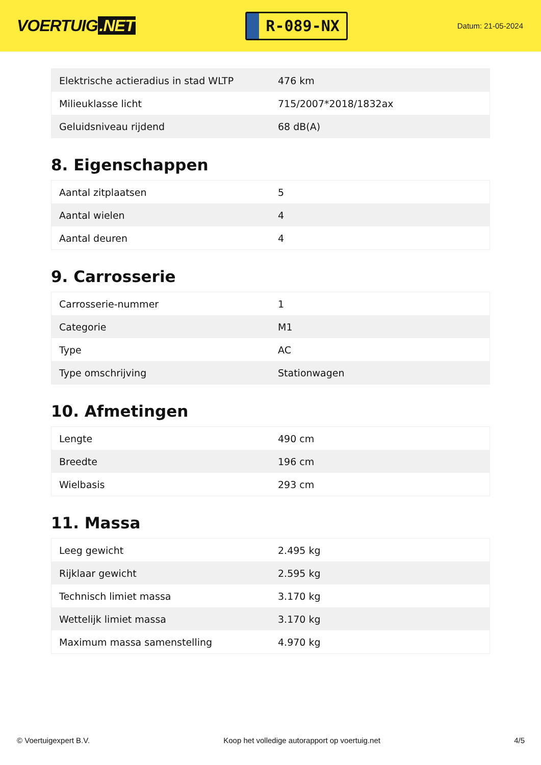VOERTUIG.NET
R-089-NX
Datum: 21-05-2024
| Elektrische actieradius in stad WLTP | 476 km |
| Milieuklasse licht | 715/2007*2018/1832ax |
| Geluidsniveau rijdend | 68 dB(A) |
8. Eigenschappen
| Aantal zitplaatsen | 5 |
| Aantal wielen | 4 |
| Aantal deuren | 4 |
9. Carrosserie
| Carrosserie-nummer | 1 |
| Categorie | M1 |
| Type | AC |
| Type omschrijving | Stationwagen |
10. Afmetingen
| Lengte | 490 cm |
| Breedte | 196 cm |
| Wielbasis | 293 cm |
11. Massa
| Leeg gewicht | 2.495 kg |
| Rijklaar gewicht | 2.595 kg |
| Technisch limiet massa | 3.170 kg |
| Wettelijk limiet massa | 3.170 kg |
| Maximum massa samenstelling | 4.970 kg |
© Voertuigexpert B.V. Koop het volledige autorapport op voertuig.net
4/5